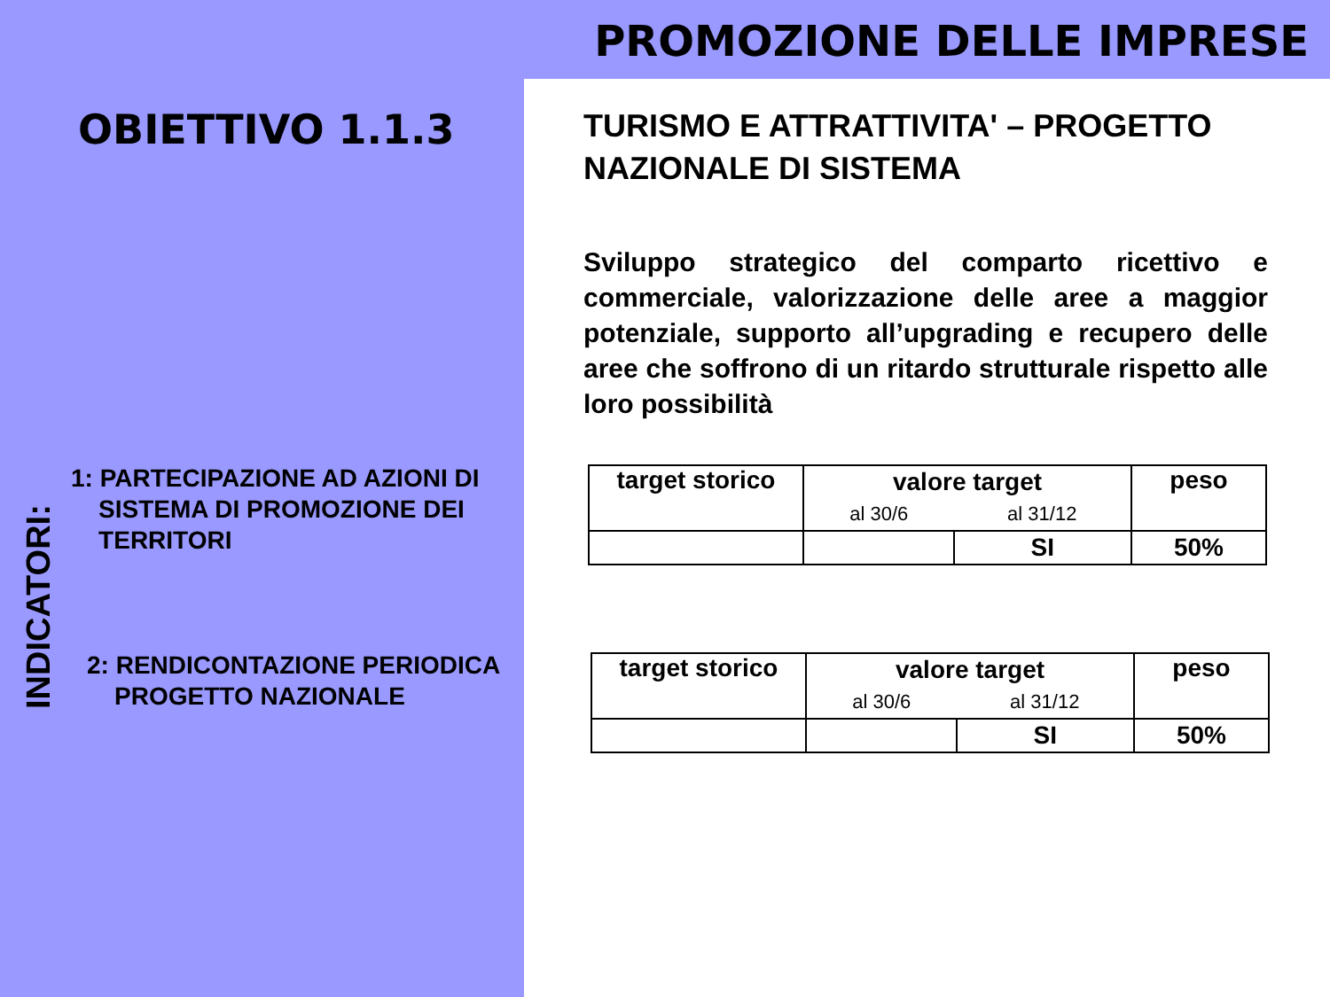PROMOZIONE DELLE IMPRESE
OBIETTIVO 1.1.3
INDICATORI:
1: PARTECIPAZIONE AD AZIONI DI
SISTEMA DI PROMOZIONE DEI
TERRITORI
2: RENDICONTAZIONE PERIODICA
PROGETTO NAZIONALE
TURISMO E ATTRATTIVITA' – PROGETTO NAZIONALE DI SISTEMA
Sviluppo strategico del comparto ricettivo e commerciale, valorizzazione delle aree a maggior potenziale, supporto all’upgrading e recupero delle aree che soffrono di un ritardo strutturale rispetto alle loro possibilità
| target storico | valore target | | peso |
| | al 30/6 | al 31/12 | |
| | | SI | 50% |
| target storico | valore target | | peso |
| | al 30/6 | al 31/12 | |
| | | SI | 50% |